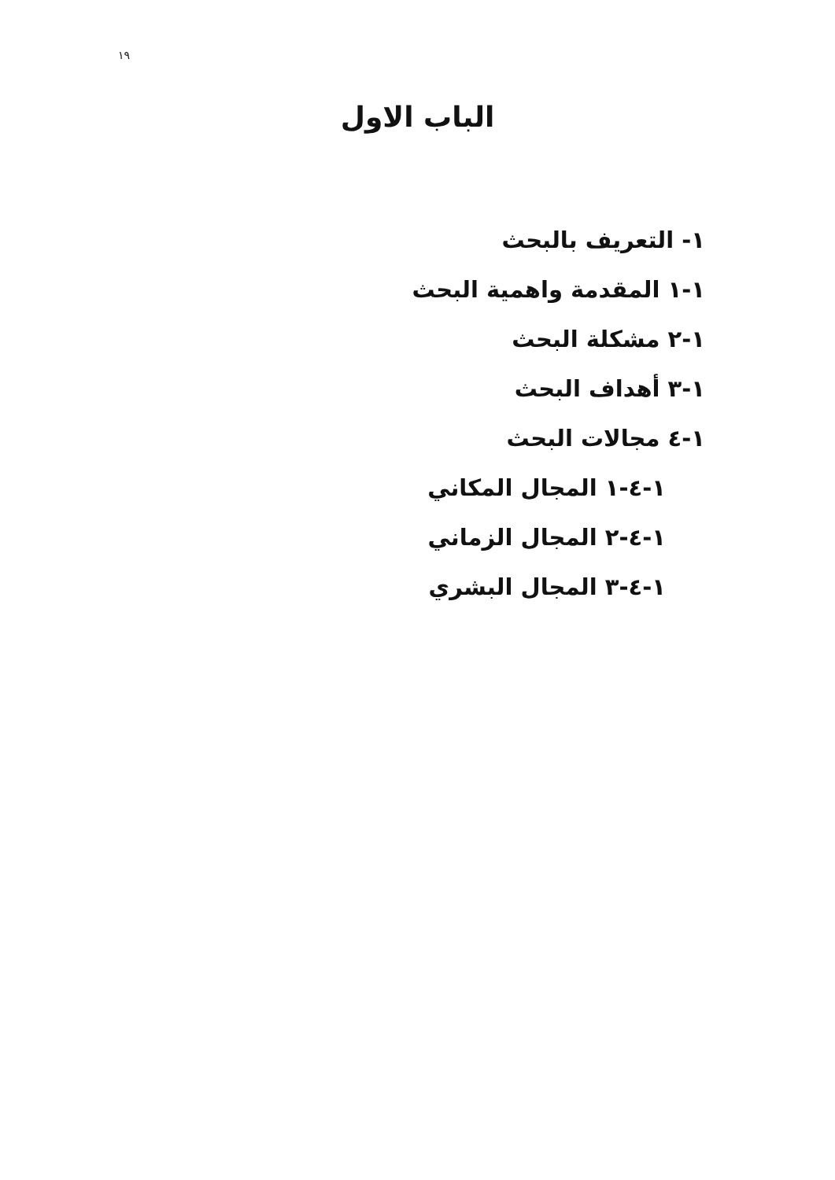١٩
الباب الاول
١- التعريف بالبحث
١-١ المقدمة واهمية البحث
١-٢ مشكلة البحث
١-٣ أهداف البحث
١-٤ مجالات البحث
١-٤-١ المجال المكاني
١-٤-٢ المجال الزماني
١-٤-٣ المجال البشري